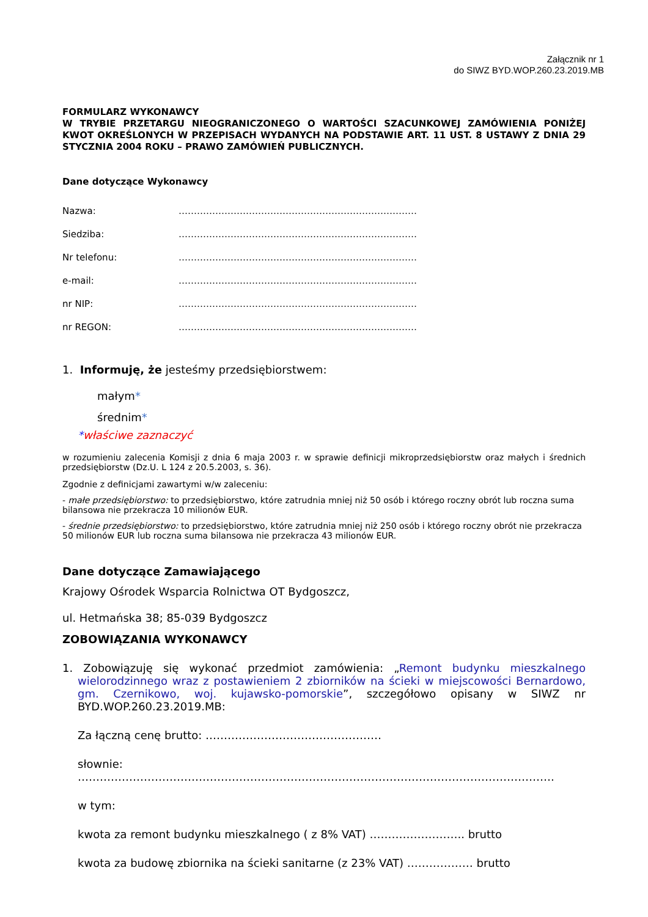Załącznik nr 1
do SIWZ BYD.WOP.260.23.2019.MB
FORMULARZ WYKONAWCY
W TRYBIE PRZETARGU NIEOGRANICZONEGO O WARTOŚCI SZACUNKOWEJ ZAMÓWIENIA PONIŻEJ KWOT OKREŚLONYCH W PRZEPISACH WYDANYCH NA PODSTAWIE ART. 11 UST. 8 USTAWY Z DNIA 29 STYCZNIA 2004 ROKU – PRAWO ZAMÓWIEŃ PUBLICZNYCH.
Dane dotyczące Wykonawcy
Nazwa: ……………………………………………………………………
Siedziba: ……………………………………………………………………
Nr telefonu: ……………………………………………………………………
e-mail: ……………………………………………………………………
nr NIP: ……………………………………………………………………
nr REGON: ……………………………………………………………………
1. Informuję, że jesteśmy przedsiębiorstwem:
małym*
średnim*
*właściwe zaznaczyć
w rozumieniu zalecenia Komisji z dnia 6 maja 2003 r. w sprawie definicji mikroprzedsiębiorstw oraz małych i średnich przedsiębiorstw (Dz.U. L 124 z 20.5.2003, s. 36).
Zgodnie z definicjami zawartymi w/w zaleceniu:
- małe przedsiębiorstwo: to przedsiębiorstwo, które zatrudnia mniej niż 50 osób i którego roczny obrót lub roczna suma bilansowa nie przekracza 10 milionów EUR.
- średnie przedsiębiorstwo: to przedsiębiorstwo, które zatrudnia mniej niż 250 osób i którego roczny obrót nie przekracza 50 milionów EUR lub roczna suma bilansowa nie przekracza 43 milionów EUR.
Dane dotyczące Zamawiającego
Krajowy Ośrodek Wsparcia Rolnictwa OT Bydgoszcz,
ul. Hetmańska 38; 85-039 Bydgoszcz
ZOBOWIĄZANIA WYKONAWCY
1. Zobowiązuję się wykonać przedmiot zamówienia: „Remont budynku mieszkalnego wielorodzinnego wraz z postawieniem 2 zbiorników na ścieki w miejscowości Bernardowo, gm. Czernikowo, woj. kujawsko-pomorskie”, szczegółowo opisany w SIWZ nr BYD.WOP.260.23.2019.MB:
Za łączną cenę brutto: …………………………………………
słownie: ………………………………………………………………………………………………………………….
w tym:
kwota za remont budynku mieszkalnego ( z 8% VAT) …………………….. brutto
kwota za budowę zbiornika na ścieki sanitarne (z 23% VAT) ……………… brutto